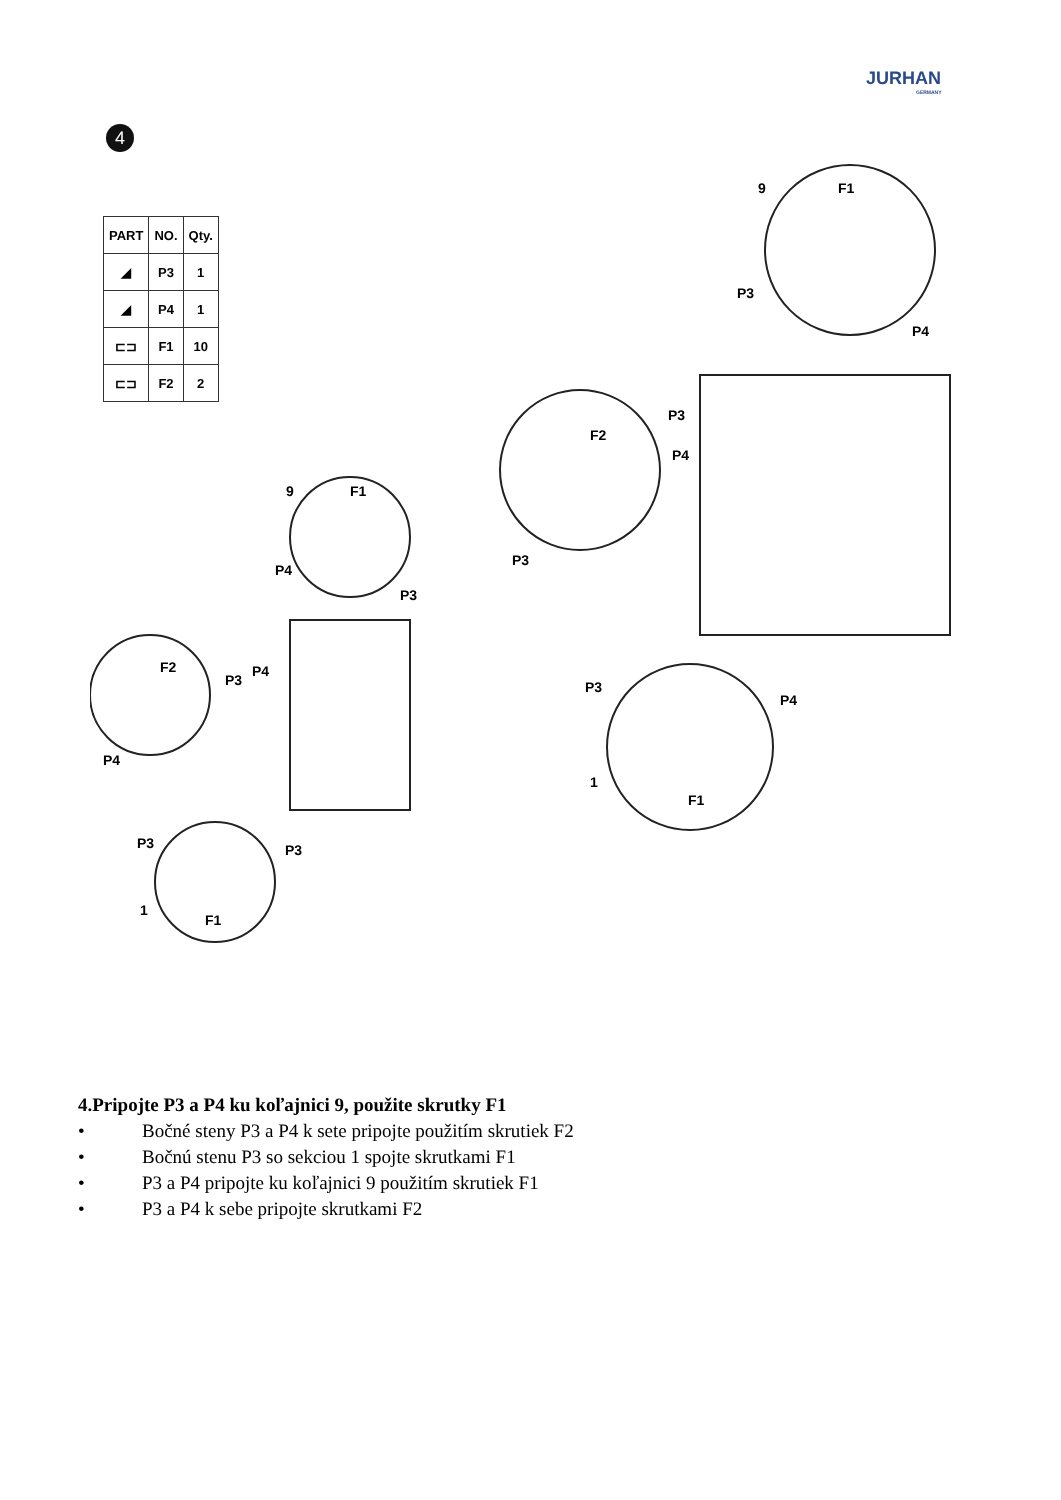JURHAN
GERMANY
4
| PART | NO. | Qty. |
| --- | --- | --- |
| ◢ | P3 | 1 |
| ◢ | P4 | 1 |
| ⊏⊐ | F1 | 10 |
| ⊏⊐ | F2 | 2 |
9
F1
P4
P3
F2
P3
P4
P4
P3
P3
1
F1
9
F1
P3
P4
P3
F2
P4
P3
P3
P4
1
F1
4.Pripojte P3 a P4 ku koľajnici 9, použite skrutky F1
• Bočné steny P3 a P4 k sete pripojte použitím skrutiek F2
• Bočnú stenu P3 so sekciou 1 spojte skrutkami F1
• P3 a P4 pripojte ku koľajnici 9 použitím skrutiek F1
• P3 a P4 k sebe pripojte skrutkami F2